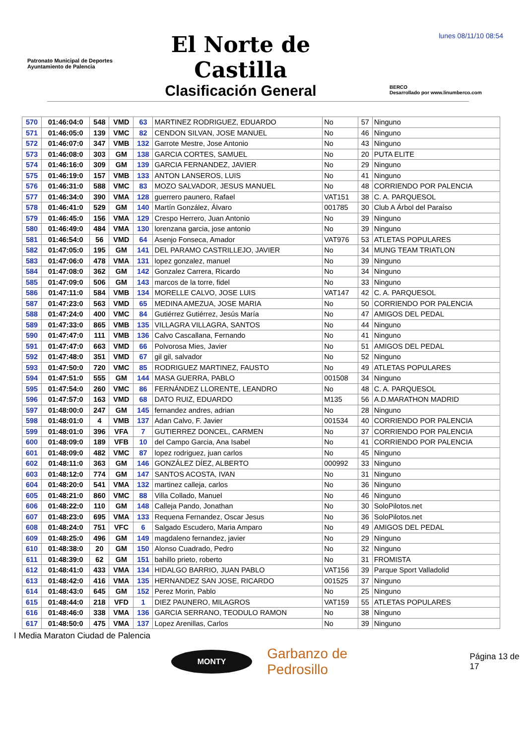lunes 08/11/10 08:54
Patronato Municipal de Deportes
Ayuntamiento de Palencia
El Norte de Castilla
Clasificación General
BERCO
Desarrollado por www.linumberco.com
| 570 | 01:46:04:0 | 548 | VMD | 63 | MARTINEZ RODRIGUEZ, EDUARDO | No | 57 | Ninguno |
| 571 | 01:46:05:0 | 139 | VMC | 82 | CENDON SILVAN, JOSE MANUEL | No | 46 | Ninguno |
| 572 | 01:46:07:0 | 347 | VMB | 132 | Garrote Mestre, Jose Antonio | No | 43 | Ninguno |
| 573 | 01:46:08:0 | 303 | GM | 138 | GARCIA CORTES, SAMUEL | No | 20 | PUTA ELITE |
| 574 | 01:46:16:0 | 309 | GM | 139 | GARCIA FERNANDEZ, JAVIER | No | 29 | Ninguno |
| 575 | 01:46:19:0 | 157 | VMB | 133 | ANTON LANSEROS, LUIS | No | 41 | Ninguno |
| 576 | 01:46:31:0 | 588 | VMC | 83 | MOZO SALVADOR, JESUS MANUEL | No | 48 | CORRIENDO POR PALENCIA |
| 577 | 01:46:34:0 | 390 | VMA | 128 | guerrero paunero, Rafael | VAT151 | 38 | C. A. PARQUESOL |
| 578 | 01:46:41:0 | 529 | GM | 140 | Martín González, Álvaro | 001785 | 30 | Club A Árbol del Paraíso |
| 579 | 01:46:45:0 | 156 | VMA | 129 | Crespo Herrero, Juan Antonio | No | 39 | Ninguno |
| 580 | 01:46:49:0 | 484 | VMA | 130 | lorenzana garcia, jose antonio | No | 39 | Ninguno |
| 581 | 01:46:54:0 | 56 | VMD | 64 | Asenjo Fonseca, Amador | VAT976 | 53 | ATLETAS POPULARES |
| 582 | 01:47:05:0 | 195 | GM | 141 | DEL PARAMO CASTRILLEJO, JAVIER | No | 34 | MUNG TEAM TRIATLON |
| 583 | 01:47:06:0 | 478 | VMA | 131 | lopez gonzalez, manuel | No | 39 | Ninguno |
| 584 | 01:47:08:0 | 362 | GM | 142 | Gonzalez Carrera, Ricardo | No | 34 | Ninguno |
| 585 | 01:47:09:0 | 506 | GM | 143 | marcos de la torre, fidel | No | 33 | Ninguno |
| 586 | 01:47:11:0 | 584 | VMB | 134 | MORELLE CALVO, JOSE LUIS | VAT147 | 42 | C. A. PARQUESOL |
| 587 | 01:47:23:0 | 563 | VMD | 65 | MEDINA AMEZUA, JOSE MARIA | No | 50 | CORRIENDO POR PALENCIA |
| 588 | 01:47:24:0 | 400 | VMC | 84 | Gutiérrez Gutiérrez, Jesús María | No | 47 | AMIGOS DEL PEDAL |
| 589 | 01:47:33:0 | 865 | VMB | 135 | VILLAGRA VILLAGRA, SANTOS | No | 44 | Ninguno |
| 590 | 01:47:47:0 | 111 | VMB | 136 | Calvo Cascallana, Fernando | No | 41 | Ninguno |
| 591 | 01:47:47:0 | 663 | VMD | 66 | Polvorosa Mies, Javier | No | 51 | AMIGOS DEL PEDAL |
| 592 | 01:47:48:0 | 351 | VMD | 67 | gil gil, salvador | No | 52 | Ninguno |
| 593 | 01:47:50:0 | 720 | VMC | 85 | RODRIGUEZ MARTINEZ, FAUSTO | No | 49 | ATLETAS POPULARES |
| 594 | 01:47:51:0 | 555 | GM | 144 | MASA GUERRA, PABLO | 001508 | 34 | Ninguno |
| 595 | 01:47:54:0 | 260 | VMC | 86 | FERNÁNDEZ LLORENTE, LEANDRO | No | 48 | C. A. PARQUESOL |
| 596 | 01:47:57:0 | 163 | VMD | 68 | DATO RUIZ, EDUARDO | M135 | 56 | A.D.MARATHON MADRID |
| 597 | 01:48:00:0 | 247 | GM | 145 | fernandez andres, adrian | No | 28 | Ninguno |
| 598 | 01:48:01:0 | 4 | VMB | 137 | Adan Calvo, F. Javier | 001534 | 40 | CORRIENDO POR PALENCIA |
| 599 | 01:48:01:0 | 396 | VFA | 7 | GUTIERREZ DONCEL, CARMEN | No | 37 | CORRIENDO POR PALENCIA |
| 600 | 01:48:09:0 | 189 | VFB | 10 | del Campo Garcia, Ana Isabel | No | 41 | CORRIENDO POR PALENCIA |
| 601 | 01:48:09:0 | 482 | VMC | 87 | lopez rodriguez, juan carlos | No | 45 | Ninguno |
| 602 | 01:48:11:0 | 363 | GM | 146 | GONZÁLEZ DÍEZ, ALBERTO | 000992 | 33 | Ninguno |
| 603 | 01:48:12:0 | 774 | GM | 147 | SANTOS ACOSTA, IVAN | No | 31 | Ninguno |
| 604 | 01:48:20:0 | 541 | VMA | 132 | martinez calleja, carlos | No | 36 | Ninguno |
| 605 | 01:48:21:0 | 860 | VMC | 88 | Villa Collado, Manuel | No | 46 | Ninguno |
| 606 | 01:48:22:0 | 110 | GM | 148 | Calleja Pando, Jonathan | No | 30 | SoloPilotos.net |
| 607 | 01:48:23:0 | 695 | VMA | 133 | Requena Fernandez, Oscar Jesus | No | 36 | SoloPilotos.net |
| 608 | 01:48:24:0 | 751 | VFC | 6 | Salgado Escudero, Maria Amparo | No | 49 | AMIGOS DEL PEDAL |
| 609 | 01:48:25:0 | 496 | GM | 149 | magdaleno fernandez, javier | No | 29 | Ninguno |
| 610 | 01:48:38:0 | 20 | GM | 150 | Alonso Cuadrado, Pedro | No | 32 | Ninguno |
| 611 | 01:48:39:0 | 62 | GM | 151 | bahillo prieto, roberto | No | 31 | FROMISTA |
| 612 | 01:48:41:0 | 433 | VMA | 134 | HIDALGO BARRIO, JUAN PABLO | VAT156 | 39 | Parque Sport Valladolid |
| 613 | 01:48:42:0 | 416 | VMA | 135 | HERNANDEZ SAN JOSE, RICARDO | 001525 | 37 | Ninguno |
| 614 | 01:48:43:0 | 645 | GM | 152 | Perez Morin, Pablo | No | 25 | Ninguno |
| 615 | 01:48:44:0 | 218 | VFD | 1 | DIEZ PAUNERO, MILAGROS | VAT159 | 55 | ATLETAS POPULARES |
| 616 | 01:48:46:0 | 338 | VMA | 136 | GARCIA SERRANO, TEODULO RAMON | No | 38 | Ninguno |
| 617 | 01:48:50:0 | 475 | VMA | 137 | Lopez Arenillas, Carlos | No | 39 | Ninguno |
I Media Maraton Ciudad de Palencia
MONTY
Garbanzo de Pedrosillo
Página 13 de 17